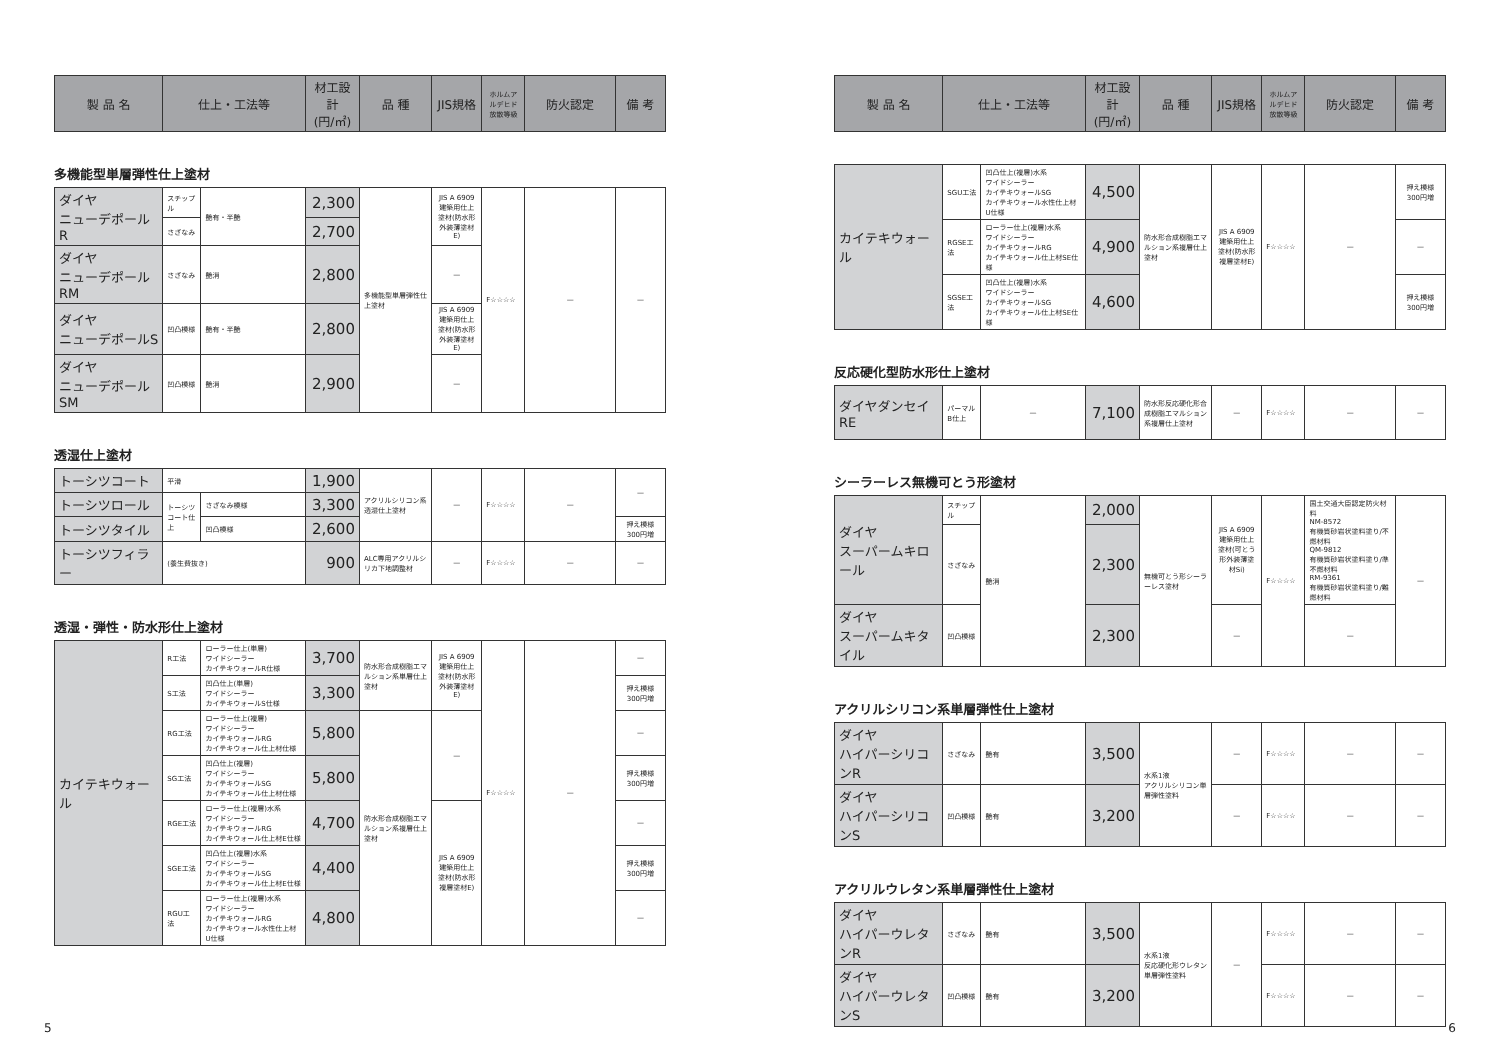| 製 品 名 | 仕上・工法等 | 材工設計 (円/㎡) | 品 種 | JIS規格 | ホルムアルデヒド放散等級 | 防火認定 | 備 考 |
| --- | --- | --- | --- | --- | --- | --- | --- |
多機能型単層弾性仕上塗材
| ダイヤ ニューデポールR | スチップル | 艶有・半艶 | 2,300 | 多機能型単層弾性仕上塗材 | JIS A 6909 建築用仕上塗材(防水形外装薄塗材E) | F☆☆☆☆ | — | — |
| | さざなみ | | 2,700 | | | | | |
| ダイヤ ニューデポールRM | さざなみ | 艶消 | 2,800 | | — | | | |
| ダイヤ ニューデポールS | 凹凸模様 | 艶有・半艶 | 2,800 | | JIS A 6909 建築用仕上塗材(防水形外装薄塗材E) | | | |
| ダイヤ ニューデポールSM | 凹凸模様 | 艶消 | 2,900 | | — | | | |
透湿仕上塗材
| トーシツコート | 平滑 | | 1,900 | アクリルシリコン系透湿仕上塗材 | — | F☆☆☆☆ | — | — |
| トーシツロール | トーシツコート仕上 | さざなみ模様 | 3,300 | | | | | |
| トーシツタイル | | 凹凸模様 | 2,600 | | | | | 押え模様300円増 |
| トーシツフィラー | (養生費抜き) | | 900 | ALC専用アクリルシリカ下地調整材 | — | F☆☆☆☆ | — | — |
透湿・弾性・防水形仕上塗材
| カイテキウォール | R工法 | ローラー仕上(単層) ワイドシーラー カイテキウォールR仕様 | 3,700 | 防水形合成樹脂エマルション系単層仕上塗材 | JIS A 6909 建築用仕上塗材(防水形外装薄塗材E) | F☆☆☆☆ | — | — |
| | S工法 | 凹凸仕上(単層) ワイドシーラー カイテキウォールS仕様 | 3,300 | | | | | 押え模様300円増 |
| | RG工法 | ローラー仕上(複層) ワイドシーラー カイテキウォールRG カイテキウォール仕上材仕様 | 5,800 | 防水形合成樹脂エマルション系複層仕上塗材 | — | | | — |
| | SG工法 | 凹凸仕上(複層) ワイドシーラー カイテキウォールSG カイテキウォール仕上材仕様 | 5,800 | | | | | 押え模様300円増 |
| | RGE工法 | ローラー仕上(複層)水系 ワイドシーラー カイテキウォールRG カイテキウォール仕上材E仕様 | 4,700 | | JIS A 6909 建築用仕上塗材(防水形複層塗材E) | | | — |
| | SGE工法 | 凹凸仕上(複層)水系 ワイドシーラー カイテキウォールSG カイテキウォール仕上材E仕様 | 4,400 | | | | | 押え模様300円増 |
| | RGU工法 | ローラー仕上(複層)水系 ワイドシーラー カイテキウォールRG カイテキウォール水性仕上材U仕様 | 4,800 | | | | | — |
5
| 製 品 名 | 仕上・工法等 | 材工設計 (円/㎡) | 品 種 | JIS規格 | ホルムアルデヒド放散等級 | 防火認定 | 備 考 |
| --- | --- | --- | --- | --- | --- | --- | --- |
| カイテキウォール | SGU工法 | 凹凸仕上(複層)水系 ワイドシーラー カイテキウォールSG カイテキウォール水性仕上材U仕様 | 4,500 | 防水形合成樹脂エマルション系複層仕上塗材 | JIS A 6909 建築用仕上塗材(防水形複層塗材E) | F☆☆☆☆ | — | 押え模様300円増 |
| | RGSE工法 | ローラー仕上(複層)水系 ワイドシーラー カイテキウォールRG カイテキウォール仕上材SE仕様 | 4,900 | | | | | — |
| | SGSE工法 | 凹凸仕上(複層)水系 ワイドシーラー カイテキウォールSG カイテキウォール仕上材SE仕様 | 4,600 | | | | | 押え模様300円増 |
反応硬化型防水形仕上塗材
| ダイヤダンセイRE | パーマルB仕上 | — | 7,100 | 防水形反応硬化形合成樹脂エマルション系複層仕上塗材 | — | F☆☆☆☆ | — | — |
シーラーレス無機可とう形塗材
| ダイヤ スーパームキロール | スチップル | 艶消 | 2,000 | 無機可とう形シーラーレス塗材 | JIS A 6909 建築用仕上塗材(可とう形外装薄塗材Si) | F☆☆☆☆ | 国土交通大臣認定防火材料 NM-8572 有機質砂岩状塗料塗り/不燃材料 QM-9812 有機質砂岩状塗料塗り/準不燃材料 RM-9361 有機質砂岩状塗料塗り/難燃材料 | — |
| | さざなみ | | 2,300 | | | | | |
| ダイヤ スーパームキタイル | 凹凸模様 | | 2,300 | | — | | — | |
アクリルシリコン系単層弾性仕上塗材
| ダイヤ ハイパーシリコンR | さざなみ | 艶有 | 3,500 | 水系1液 アクリルシリコン単層弾性塗料 | — | F☆☆☆☆ | — | — |
| ダイヤ ハイパーシリコンS | 凹凸模様 | 艶有 | 3,200 | | — | F☆☆☆☆ | — | — |
アクリルウレタン系単層弾性仕上塗材
| ダイヤ ハイパーウレタンR | さざなみ | 艶有 | 3,500 | 水系1液 反応硬化形ウレタン単層弾性塗料 | — | F☆☆☆☆ | — | — |
| ダイヤ ハイパーウレタンS | 凹凸模様 | 艶有 | 3,200 | | | F☆☆☆☆ | — | — |
6